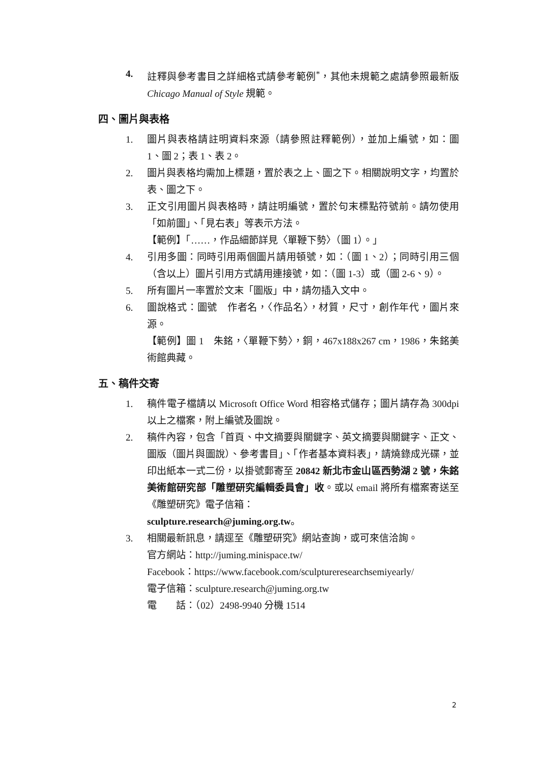4. 註釋與參考書目之詳細格式請參考範例<sup>*</sup>，其他未規範之處請參照最新版 Chicago Manual of Style 規範。
四、圖片與表格
1. 圖片與表格請註明資料來源（請參照註釋範例），並加上編號，如：圖 1、圖 2；表 1、表 2。
2. 圖片與表格均需加上標題，置於表之上、圖之下。相關說明文字，均置於表、圖之下。
3. 正文引用圖片與表格時，請註明編號，置於句末標點符號前。請勿使用「如前圖」、「見右表」等表示方法。
【範例】「……，作品細節詳見〈單鞭下勢〉（圖 1）。」
4. 引用多圖：同時引用兩個圖片請用頓號，如：（圖 1、2）；同時引用三個（含以上）圖片引用方式請用連接號，如：（圖 1-3）或（圖 2-6、9）。
5. 所有圖片一率置於文末「圖版」中，請勿插入文中。
6. 圖說格式：圖號　作者名，〈作品名〉，材質，尺寸，創作年代，圖片來源。
【範例】圖 1　朱銘，〈單鞭下勢〉，銅，467x188x267 cm，1986，朱銘美術館典藏。
五、稿件交寄
1. 稿件電子檔請以 Microsoft Office Word 相容格式儲存；圖片請存為 300dpi 以上之檔案，附上編號及圖說。
2. 稿件內容，包含「首頁、中文摘要與關鍵字、英文摘要與關鍵字、正文、圖版（圖片與圖說）、參考書目」、「作者基本資料表」，請燒錄成光碟，並印出紙本一式二份，以掛號郵寄至 20842 新北市金山區西勢湖 2 號，朱銘美術館研究部「雕塑研究編輯委員會」收。或以 email 將所有檔案寄送至《雕塑研究》電子信箱：
sculpture.research@juming.org.tw。
3. 相關最新訊息，請逕至《雕塑研究》網站查詢，或可來信洽詢。
官方網站：http://juming.minispace.tw/
Facebook：https://www.facebook.com/sculptureresearchsemiyearly/
電子信箱：sculpture.research@juming.org.tw
電　　話：（02）2498-9940 分機 1514
2